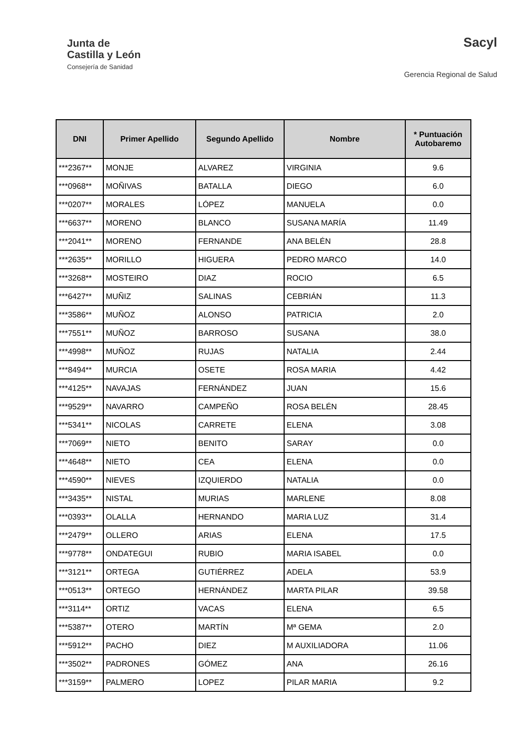Junta de
Castilla y León
Consejería de Sanidad
Sacyl
Gerencia Regional de Salud
| DNI | Primer Apellido | Segundo Apellido | Nombre | * Puntuación Autobaremo |
| --- | --- | --- | --- | --- |
| ***2367** | MONJE | ALVAREZ | VIRGINIA | 9.6 |
| ***0968** | MOÑIVAS | BATALLA | DIEGO | 6.0 |
| ***0207** | MORALES | LÓPEZ | MANUELA | 0.0 |
| ***6637** | MORENO | BLANCO | SUSANA MARÍA | 11.49 |
| ***2041** | MORENO | FERNANDE | ANA BELÉN | 28.8 |
| ***2635** | MORILLO | HIGUERA | PEDRO MARCO | 14.0 |
| ***3268** | MOSTEIRO | DIAZ | ROCIO | 6.5 |
| ***6427** | MUÑIZ | SALINAS | CEBRIÁN | 11.3 |
| ***3586** | MUÑOZ | ALONSO | PATRICIA | 2.0 |
| ***7551** | MUÑOZ | BARROSO | SUSANA | 38.0 |
| ***4998** | MUÑOZ | RUJAS | NATALIA | 2.44 |
| ***8494** | MURCIA | OSETE | ROSA MARIA | 4.42 |
| ***4125** | NAVAJAS | FERNÁNDEZ | JUAN | 15.6 |
| ***9529** | NAVARRO | CAMPEÑO | ROSA BELÉN | 28.45 |
| ***5341** | NICOLAS | CARRETE | ELENA | 3.08 |
| ***7069** | NIETO | BENITO | SARAY | 0.0 |
| ***4648** | NIETO | CEA | ELENA | 0.0 |
| ***4590** | NIEVES | IZQUIERDO | NATALIA | 0.0 |
| ***3435** | NISTAL | MURIAS | MARLENE | 8.08 |
| ***0393** | OLALLA | HERNANDO | MARIA LUZ | 31.4 |
| ***2479** | OLLERO | ARIAS | ELENA | 17.5 |
| ***9778** | ONDATEGUI | RUBIO | MARIA ISABEL | 0.0 |
| ***3121** | ORTEGA | GUTIÉRREZ | ADELA | 53.9 |
| ***0513** | ORTEGO | HERNÁNDEZ | MARTA PILAR | 39.58 |
| ***3114** | ORTIZ | VACAS | ELENA | 6.5 |
| ***5387** | OTERO | MARTÍN | Mª GEMA | 2.0 |
| ***5912** | PACHO | DIEZ | M AUXILIADORA | 11.06 |
| ***3502** | PADRONES | GÓMEZ | ANA | 26.16 |
| ***3159** | PALMERO | LOPEZ | PILAR MARIA | 9.2 |